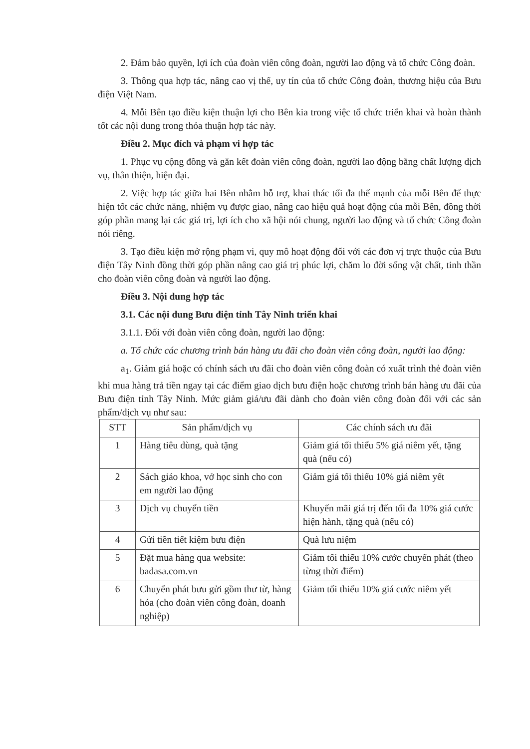2. Đảm bảo quyền, lợi ích của đoàn viên công đoàn, người lao động và tổ chức Công đoàn.
3. Thông qua hợp tác, nâng cao vị thế, uy tín của tổ chức Công đoàn, thương hiệu của Bưu điện Việt Nam.
4. Mỗi Bên tạo điều kiện thuận lợi cho Bên kia trong việc tổ chức triển khai và hoàn thành tốt các nội dung trong thỏa thuận hợp tác này.
Điều 2. Mục đích và phạm vi hợp tác
1. Phục vụ cộng đồng và gắn kết đoàn viên công đoàn, người lao động bằng chất lượng dịch vụ, thân thiện, hiện đại.
2. Việc hợp tác giữa hai Bên nhằm hỗ trợ, khai thác tối đa thế mạnh của mỗi Bên để thực hiện tốt các chức năng, nhiệm vụ được giao, nâng cao hiệu quả hoạt động của mỗi Bên, đồng thời góp phần mang lại các giá trị, lợi ích cho xã hội nói chung, người lao động và tổ chức Công đoàn nói riêng.
3. Tạo điều kiện mở rộng phạm vi, quy mô hoạt động đối với các đơn vị trực thuộc của Bưu điện Tây Ninh đồng thời góp phần nâng cao giá trị phúc lợi, chăm lo đời sống vật chất, tinh thần cho đoàn viên công đoàn và người lao động.
Điều 3. Nội dung hợp tác
3.1. Các nội dung Bưu điện tỉnh Tây Ninh triển khai
3.1.1. Đối với đoàn viên công đoàn, người lao động:
a. Tổ chức các chương trình bán hàng ưu đãi cho đoàn viên công đoàn, người lao động:
a<sub>1</sub>. Giảm giá hoặc có chính sách ưu đãi cho đoàn viên công đoàn có xuất trình thẻ đoàn viên khi mua hàng trả tiền ngay tại các điểm giao dịch bưu điện hoặc chương trình bán hàng ưu đãi của Bưu điện tỉnh Tây Ninh. Mức giảm giá/ưu đãi dành cho đoàn viên công đoàn đối với các sản phẩm/dịch vụ như sau:
| STT | Sản phẩm/dịch vụ | Các chính sách ưu đãi |
| --- | --- | --- |
| 1 | Hàng tiêu dùng, quà tặng | Giảm giá tối thiểu 5% giá niêm yết, tặng quà (nếu có) |
| 2 | Sách giáo khoa, vở học sinh cho con em người lao động | Giảm giá tối thiểu 10% giá niêm yết |
| 3 | Dịch vụ chuyển tiền | Khuyến mãi giá trị đến tối đa 10% giá cước hiện hành, tặng quà (nếu có) |
| 4 | Gửi tiền tiết kiệm bưu điện | Quà lưu niệm |
| 5 | Đặt mua hàng qua website: badasa.com.vn | Giảm tối thiểu 10% cước chuyển phát (theo từng thời điểm) |
| 6 | Chuyển phát bưu gửi gồm thư từ, hàng hóa (cho đoàn viên công đoàn, doanh nghiệp) | Giảm tối thiểu 10% giá cước niêm yết |